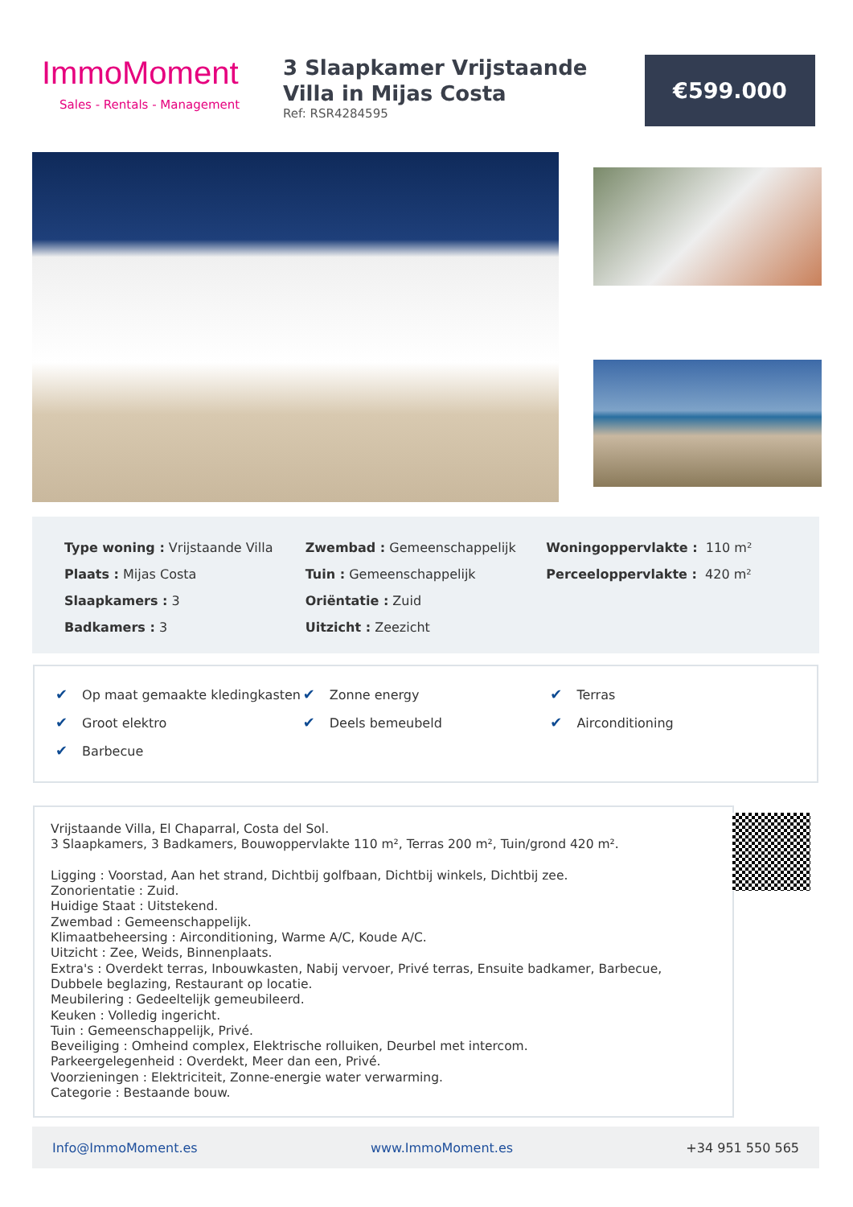ImmoMoment
Sales - Rentals - Management
3 Slaapkamer Vrijstaande Villa in Mijas Costa
Ref: RSR4284595
€599.000
| Type woning : Vrijstaande Villa | Zwembad : Gemeenschappelijk | Woningoppervlakte : 110 m² |
| Plaats : Mijas Costa | Tuin : Gemeenschappelijk | Perceeloppervlakte : 420 m² |
| Slaapkamers : 3 | Oriëntatie : Zuid | |
| Badkamers : 3 | Uitzicht : Zeezicht | |
| ✔ Op maat gemaakte kledingkasten | ✔ Zonne energy | ✔ Terras |
| ✔ Groot elektro | ✔ Deels bemeubeld | ✔ Airconditioning |
| ✔ Barbecue | | |
Vrijstaande Villa, El Chaparral, Costa del Sol.
3 Slaapkamers, 3 Badkamers, Bouwoppervlakte 110 m², Terras 200 m², Tuin/grond 420 m².
Ligging : Voorstad, Aan het strand, Dichtbij golfbaan, Dichtbij winkels, Dichtbij zee.
Zonorientatie : Zuid.
Huidige Staat : Uitstekend.
Zwembad : Gemeenschappelijk.
Klimaatbeheersing : Airconditioning, Warme A/C, Koude A/C.
Uitzicht : Zee, Weids, Binnenplaats.
Extra's : Overdekt terras, Inbouwkasten, Nabij vervoer, Privé terras, Ensuite badkamer, Barbecue, Dubbele beglazing, Restaurant op locatie.
Meubilering : Gedeeltelijk gemeubileerd.
Keuken : Volledig ingericht.
Tuin : Gemeenschappelijk, Privé.
Beveiliging : Omheind complex, Elektrische rolluiken, Deurbel met intercom.
Parkeergelegenheid : Overdekt, Meer dan een, Privé.
Voorzieningen : Elektriciteit, Zonne-energie water verwarming.
Categorie : Bestaande bouw.
Info@ImmoMoment.es www.ImmoMoment.es +34 951 550 565